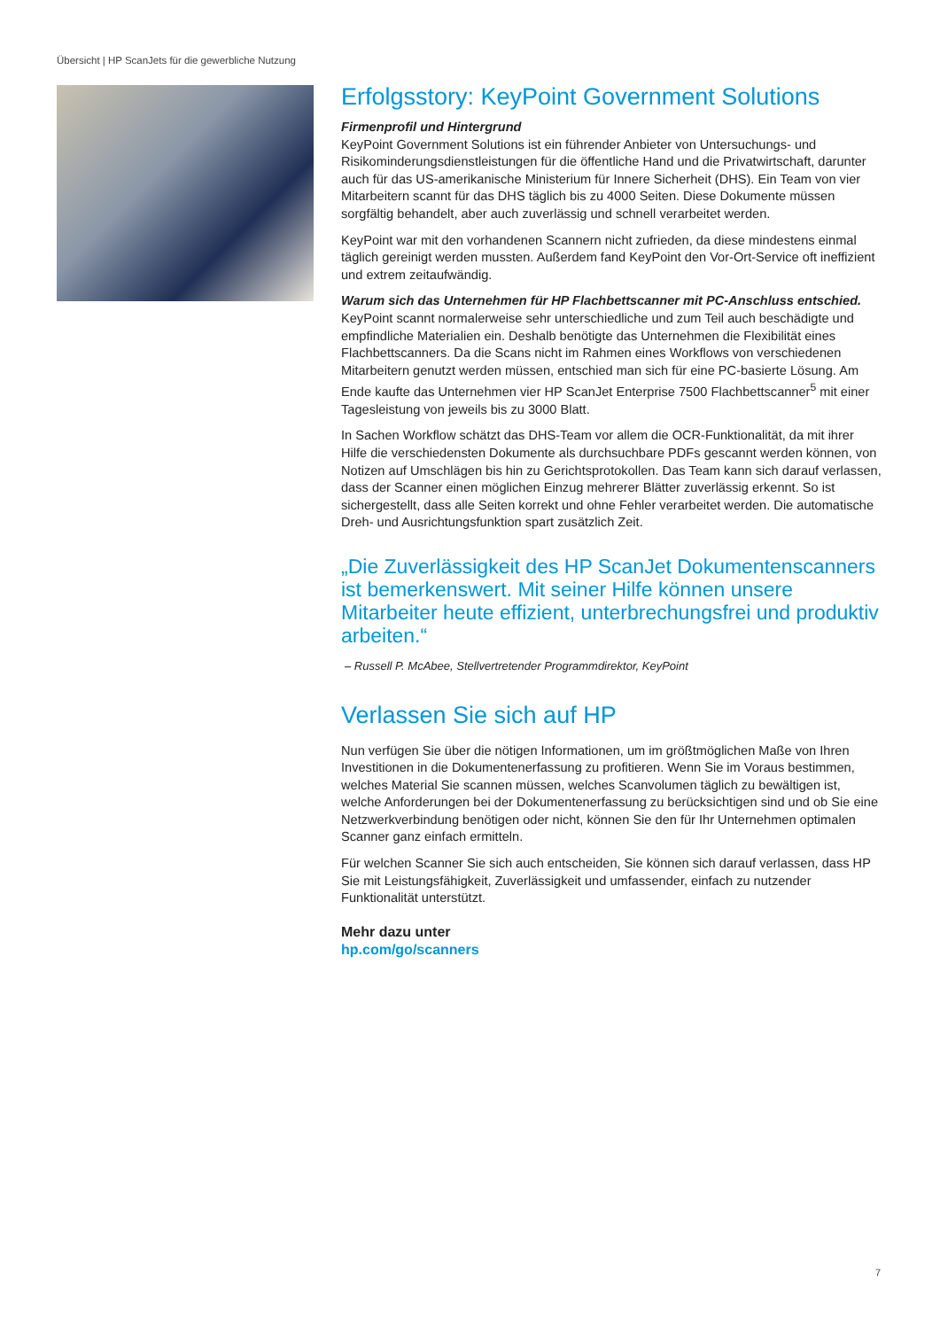Übersicht | HP ScanJets für die gewerbliche Nutzung
Erfolgsstory: KeyPoint Government Solutions
Firmenprofil und Hintergrund
KeyPoint Government Solutions ist ein führender Anbieter von Untersuchungs- und Risikominderungsdienstleistungen für die öffentliche Hand und die Privatwirtschaft, darunter auch für das US-amerikanische Ministerium für Innere Sicherheit (DHS). Ein Team von vier Mitarbeitern scannt für das DHS täglich bis zu 4000 Seiten. Diese Dokumente müssen sorgfältig behandelt, aber auch zuverlässig und schnell verarbeitet werden.
KeyPoint war mit den vorhandenen Scannern nicht zufrieden, da diese mindestens einmal täglich gereinigt werden mussten. Außerdem fand KeyPoint den Vor-Ort-Service oft ineffizient und extrem zeitaufwändig.
Warum sich das Unternehmen für HP Flachbettscanner mit PC-Anschluss entschied.
KeyPoint scannt normalerweise sehr unterschiedliche und zum Teil auch beschädigte und empfindliche Materialien ein. Deshalb benötigte das Unternehmen die Flexibilität eines Flachbettscanners. Da die Scans nicht im Rahmen eines Workflows von verschiedenen Mitarbeitern genutzt werden müssen, entschied man sich für eine PC-basierte Lösung. Am Ende kaufte das Unternehmen vier HP ScanJet Enterprise 7500 Flachbettscanner<sup>5</sup> mit einer Tagesleistung von jeweils bis zu 3000 Blatt.
In Sachen Workflow schätzt das DHS-Team vor allem die OCR-Funktionalität, da mit ihrer Hilfe die verschiedensten Dokumente als durchsuchbare PDFs gescannt werden können, von Notizen auf Umschlägen bis hin zu Gerichtsprotokollen. Das Team kann sich darauf verlassen, dass der Scanner einen möglichen Einzug mehrerer Blätter zuverlässig erkennt. So ist sichergestellt, dass alle Seiten korrekt und ohne Fehler verarbeitet werden. Die automatische Dreh- und Ausrichtungsfunktion spart zusätzlich Zeit.
„Die Zuverlässigkeit des HP ScanJet Dokumentenscanners ist bemerkenswert. Mit seiner Hilfe können unsere Mitarbeiter heute effizient, unterbrechungsfrei und produktiv arbeiten.“
– Russell P. McAbee, Stellvertretender Programmdirektor, KeyPoint
Verlassen Sie sich auf HP
Nun verfügen Sie über die nötigen Informationen, um im größtmöglichen Maße von Ihren Investitionen in die Dokumentenerfassung zu profitieren. Wenn Sie im Voraus bestimmen, welches Material Sie scannen müssen, welches Scanvolumen täglich zu bewältigen ist, welche Anforderungen bei der Dokumentenerfassung zu berücksichtigen sind und ob Sie eine Netzwerkverbindung benötigen oder nicht, können Sie den für Ihr Unternehmen optimalen Scanner ganz einfach ermitteln.
Für welchen Scanner Sie sich auch entscheiden, Sie können sich darauf verlassen, dass HP Sie mit Leistungsfähigkeit, Zuverlässigkeit und umfassender, einfach zu nutzender Funktionalität unterstützt.
Mehr dazu unter
hp.com/go/scanners
7